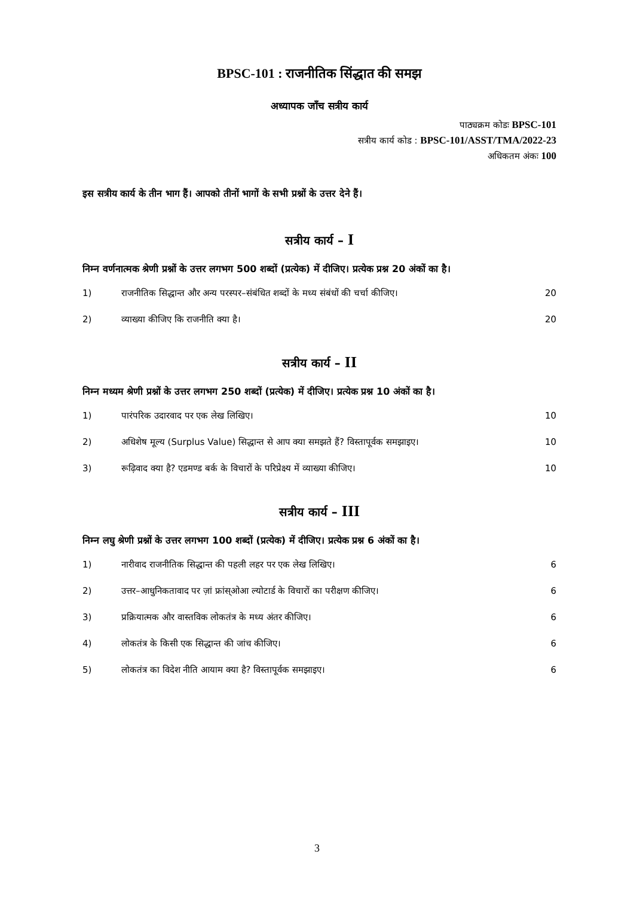BPSC-101 : राजनीतिक सिंद्धात की समझ
अध्यापक जाँच सत्रीय कार्य
पाठ्यक्रम कोडः BPSC-101
सत्रीय कार्य कोड : BPSC-101/ASST/TMA/2022-23
अधिकतम अंकः 100
इस सत्रीय कार्य के तीन भाग हैं। आपको तीनों भागों के सभी प्रश्नों के उत्तर देने हैं।
सत्रीय कार्य – I
निम्न वर्णनात्मक श्रेणी प्रश्नों के उत्तर लगभग 500 शब्दों (प्रत्येक) में दीजिए। प्रत्येक प्रश्न 20 अंकों का है।
1) राजनीतिक सिद्धान्त और अन्य परस्पर–संबंधित शब्दों के मध्य संबंधों की चर्चा कीजिए। 20
2) व्याख्या कीजिए कि राजनीति क्या है। 20
सत्रीय कार्य – II
निम्न मध्यम श्रेणी प्रश्नों के उत्तर लगभग 250 शब्दों (प्रत्येक) में दीजिए। प्रत्येक प्रश्न 10 अंकों का है।
1) पारंपरिक उदारवाद पर एक लेख लिखिए। 10
2) अधिशेष मूल्य (Surplus Value) सिद्धान्त से आप क्या समझते हैं? विस्तापूर्वक समझाइए। 10
3) रूढ़िवाद क्या है? एडमण्ड बर्क के विचारों के परिप्रेक्ष्य में व्याख्या कीजिए। 10
सत्रीय कार्य – III
निम्न लघु श्रेणी प्रश्नों के उत्तर लगभग 100 शब्दों (प्रत्येक) में दीजिए। प्रत्येक प्रश्न 6 अंकों का है।
1) नारीवाद राजनीतिक सिद्धान्त की पहली लहर पर एक लेख लिखिए। 6
2) उत्तर–आधुनिकतावाद पर ज़ां फ्रांस्ओआ ल्योटार्ड के विचारों का परीक्षण कीजिए। 6
3) प्रक्रियात्मक और वास्तविक लोकतंत्र के मध्य अंतर कीजिए। 6
4) लोकतंत्र के किसी एक सिद्धान्त की जांच कीजिए। 6
5) लोकतंत्र का विदेश नीति आयाम क्या है? विस्तापूर्वक समझाइए। 6
3